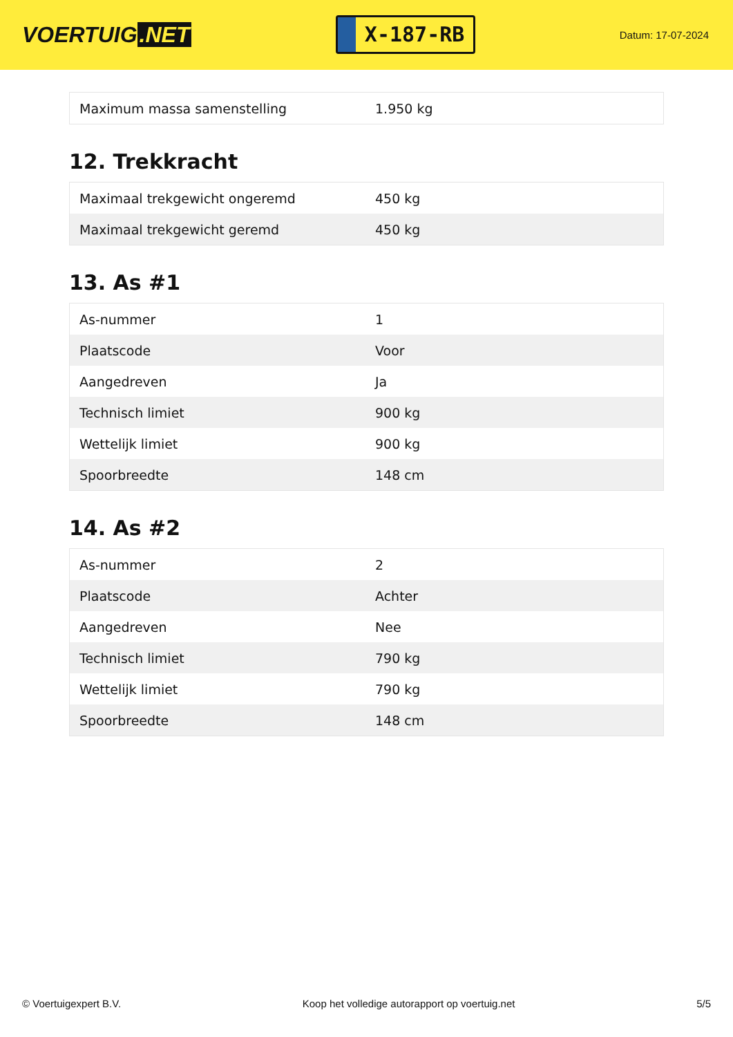VOERTUIG.NET
X-187-RB
Datum: 17-07-2024
| Maximum massa samenstelling | 1.950 kg |
12. Trekkracht
| Maximaal trekgewicht ongeremd | 450 kg |
| Maximaal trekgewicht geremd | 450 kg |
13. As #1
| As-nummer | 1 |
| Plaatscode | Voor |
| Aangedreven | Ja |
| Technisch limiet | 900 kg |
| Wettelijk limiet | 900 kg |
| Spoorbreedte | 148 cm |
14. As #2
| As-nummer | 2 |
| Plaatscode | Achter |
| Aangedreven | Nee |
| Technisch limiet | 790 kg |
| Wettelijk limiet | 790 kg |
| Spoorbreedte | 148 cm |
© Voertuigexpert B.V. Koop het volledige autorapport op voertuig.net 5/5